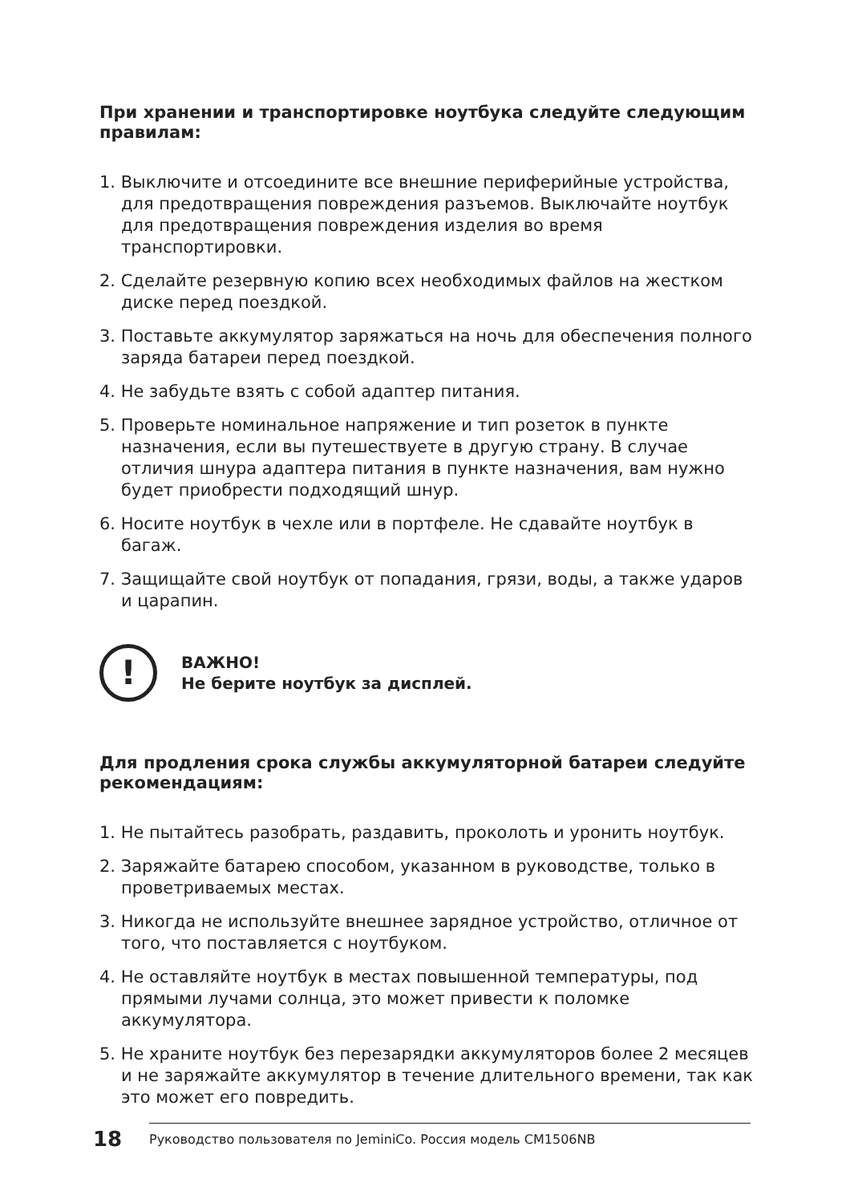При хранении и транспортировке ноутбука следуйте следующим правилам:
1. Выключите и отсоедините все внешние периферийные устройства, для предотвращения повреждения разъемов. Выключайте ноутбук для предотвращения повреждения изделия во время транспортировки.
2. Сделайте резервную копию всех необходимых файлов на жестком диске перед поездкой.
3. Поставьте аккумулятор заряжаться на ночь для обеспечения полного заряда батареи перед поездкой.
4. Не забудьте взять с собой адаптер питания.
5. Проверьте номинальное напряжение и тип розеток в пункте назначения, если вы путешествуете в другую страну. В случае отличия шнура адаптера питания в пункте назначения, вам нужно будет приобрести подходящий шнур.
6. Носите ноутбук в чехле или в портфеле. Не сдавайте ноутбук в багаж.
7. Защищайте свой ноутбук от попадания, грязи, воды, а также ударов и царапин.
!
ВАЖНО!
Не берите ноутбук за дисплей.
Для продления срока службы аккумуляторной батареи следуйте рекомендациям:
1. Не пытайтесь разобрать, раздавить, проколоть и уронить ноутбук.
2. Заряжайте батарею способом, указанном в руководстве, только в проветриваемых местах.
3. Никогда не используйте внешнее зарядное устройство, отличное от того, что поставляется с ноутбуком.
4. Не оставляйте ноутбук в местах повышенной температуры, под прямыми лучами солнца, это может привести к поломке аккумулятора.
5. Не храните ноутбук без перезарядки аккумуляторов более 2 месяцев и не заряжайте аккумулятор в течение длительного времени, так как это может его повредить.
18
Руководство пользователя по JeminiCo. Россия модель CM1506NB